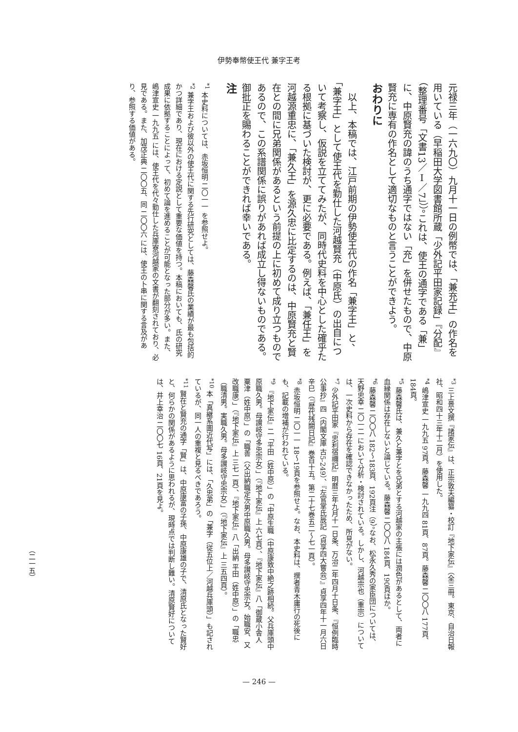伊勢奉幣使王代 兼字王考
元禄三年（一六九〇）九月十一日の例幣では、「兼充王」の作名を用いている（早稲田大学図書館所蔵「少外記平田家記録」『分配』（整理番号「文書13／Ⅰ／7」））。これは、使王の通字である「兼」に、中原賢充の諱のうち通字ではない「充」を併せたもので、中原賢充に専有の作名として適切なものと言うことができよう。
おわりに
　以上、本稿では、江戸前期の伊勢使王代の作名「兼字王」と、「兼字王」として使王代を勤仕した河越賢充（中原氏）の出自について考察し、仮説を立ててみたが、同時代史料を中心とした確乎たる根拠に基づいた検討が、更に必要である。例えば、「兼任王」を河越源重忠に、「兼久王」を源久忠に比定するのは、中原賢充と賢在との間に兄弟関係があるという前提の上に初めて成り立つものであるので、この系譜関係に誤りがあれば成立し得ないものである。御批正を賜わることができれば幸いである。
注
<sup>*1</sup> 本史料については、赤坂恒明 二〇一一 を参照せよ。
<sup>*2</sup> 兼字王および彼以外の使王代に関する先行研究としては、藤森馨氏の業績が最も包括的かつ詳細であり、現在における定説として重要な価値を持つ。本稿においても、氏の研究成果に依拠することによって、初めて論を進めることが可能となった部分が多い。また、嶋津宣史 一九九五 には、使王代を代々勤仕した兵庫寮河越家の文書が翻刻されており、必見である。また、加茂正典 二〇〇五、同 二〇〇六 には、使王の卜串に関する言及があり、参照する価値がある。
<sup>*3</sup> 三上景文撰『諸家伝』は、正宗敦夫編纂・校訂『地下家伝』（全三冊。東京、自治日報社、昭和四十三年十二月）を使用した。
<sup>*4</sup> 嶋津宣史 一九九五 97頁。藤森馨 一九九四 81頁、87頁。藤森馨 二〇〇八 177頁、184頁。
<sup>*5</sup> 藤森馨氏は、兼久と兼字とを兄弟とする河越家の主張には潤色があるとして、両者に血縁関係は存在しないと論じている。藤森馨 二〇〇八 184頁、190頁ほか。
<sup>*6</sup> 藤森馨 二〇〇八 182～183頁、192頁注（9）。なお、松永久秀の家臣団については、天野忠幸 二〇一二 において分析・検討されている。しかし、河越宗也（重宗）については、一次史料から存在を確認できなかったため、所見がない。
<sup>*7</sup> 少外記平田家『忠利宿禰記』明暦三年九月十一日条、万治二年四月十日条、『恒例臨時公事抄』四（内閣文庫 古5-249）、『左官掌氏辰記（貞享四大嘗会）』貞享四年十一月六日辛巳（『歴代残闕日記』巻百十五。第二十七巻五二～七一頁）。
<sup>*8</sup> 赤坂恒明 二〇一一 18～19頁を参照せよ。なお、本史料は、撰者青木庸行の死後にも、記載の増補が行われている。
<sup>*9</sup> 『地下家伝』二「平田（姓中原）」の「中原生職（中原康致中絶之跡相続。父兵庫頭中原職久男。母讃岐守多忠宗女）」（『地下家伝』上 六七頁）、『地下家伝』八「御蔵小舎人 粟津（姓中原）」の「職善（父出納職定次男中原職久男。母多讃岐守忠宗女。始職安、又改職康）」（『地下家伝』上 三七一頁）、『地下家伝』八「出納 平田（姓中原）」の「職忠（職清男。実職久男。母多讃岐守忠宗女）」（『地下家伝』上 三五四頁）。
<sup>*10</sup> 本「真継系圖近代写」には、「久忠弟」の「兼字（従五位上／河越兵庫頭）」も記されているが、同一人の重複と見るべきであろう。
<sup>*11</sup> 賢在と賢充の通字「賢」は、中原康富の子孫、中原康雄の子で、清原氏となった賢好と、何らかの関係があるように思われるが、現時点では判断し難い。清原賢好については、井上幸治 二〇〇七 16頁、21頁を見よ。
（二一五）
— 246 —